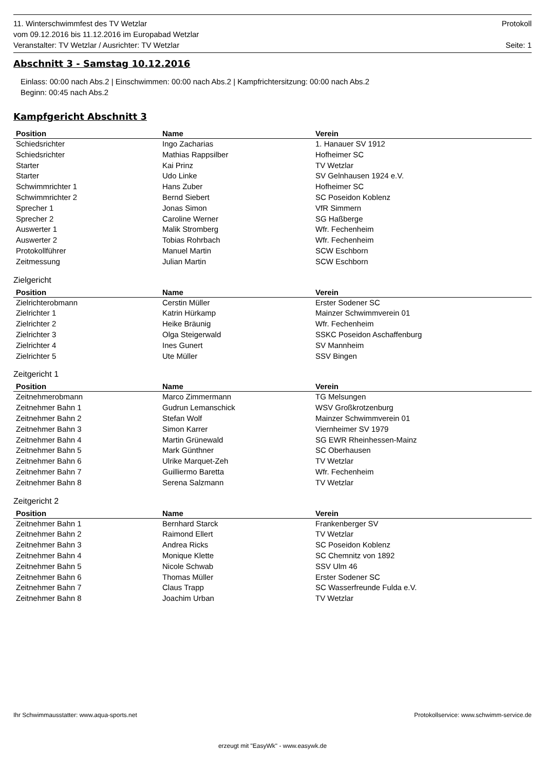11. Winterschwimmfest des TV Wetzlar Protokoll
vom 09.12.2016 bis 11.12.2016 im Europabad Wetzlar
Veranstalter: TV Wetzlar / Ausrichter: TV Wetzlar Seite: 1
Abschnitt 3 - Samstag 10.12.2016
Einlass: 00:00 nach Abs.2 | Einschwimmen: 00:00 nach Abs.2 | Kampfrichtersitzung: 00:00 nach Abs.2
Beginn: 00:45 nach Abs.2
Kampfgericht Abschnitt 3
| Position | Name | Verein |
| --- | --- | --- |
| Schiedsrichter | Ingo Zacharias | 1. Hanauer SV 1912 |
| Schiedsrichter | Mathias Rappsilber | Hofheimer SC |
| Starter | Kai Prinz | TV Wetzlar |
| Starter | Udo Linke | SV Gelnhausen 1924 e.V. |
| Schwimmrichter 1 | Hans Zuber | Hofheimer SC |
| Schwimmrichter 2 | Bernd Siebert | SC Poseidon Koblenz |
| Sprecher 1 | Jonas Simon | VfR Simmern |
| Sprecher 2 | Caroline Werner | SG Haßberge |
| Auswerter 1 | Malik Stromberg | Wfr. Fechenheim |
| Auswerter 2 | Tobias Rohrbach | Wfr. Fechenheim |
| Protokollführer | Manuel Martin | SCW Eschborn |
| Zeitmessung | Julian Martin | SCW Eschborn |
Zielgericht
| Position | Name | Verein |
| --- | --- | --- |
| Zielrichterobmann | Cerstin Müller | Erster Sodener SC |
| Zielrichter 1 | Katrin Hürkamp | Mainzer Schwimmverein 01 |
| Zielrichter 2 | Heike Bräunig | Wfr. Fechenheim |
| Zielrichter 3 | Olga Steigerwald | SSKC Poseidon Aschaffenburg |
| Zielrichter 4 | Ines Gunert | SV Mannheim |
| Zielrichter 5 | Ute Müller | SSV Bingen |
Zeitgericht 1
| Position | Name | Verein |
| --- | --- | --- |
| Zeitnehmerobmann | Marco Zimmermann | TG Melsungen |
| Zeitnehmer Bahn 1 | Gudrun Lemanschick | WSV Großkrotzenburg |
| Zeitnehmer Bahn 2 | Stefan Wolf | Mainzer Schwimmverein 01 |
| Zeitnehmer Bahn 3 | Simon Karrer | Viernheimer SV 1979 |
| Zeitnehmer Bahn 4 | Martin Grünewald | SG EWR Rheinhessen-Mainz |
| Zeitnehmer Bahn 5 | Mark Günthner | SC Oberhausen |
| Zeitnehmer Bahn 6 | Ulrike Marquet-Zeh | TV Wetzlar |
| Zeitnehmer Bahn 7 | Guilliermo Baretta | Wfr. Fechenheim |
| Zeitnehmer Bahn 8 | Serena Salzmann | TV Wetzlar |
Zeitgericht 2
| Position | Name | Verein |
| --- | --- | --- |
| Zeitnehmer Bahn 1 | Bernhard Starck | Frankenberger SV |
| Zeitnehmer Bahn 2 | Raimond Ellert | TV Wetzlar |
| Zeitnehmer Bahn 3 | Andrea Ricks | SC Poseidon Koblenz |
| Zeitnehmer Bahn 4 | Monique Klette | SC Chemnitz von 1892 |
| Zeitnehmer Bahn 5 | Nicole Schwab | SSV Ulm 46 |
| Zeitnehmer Bahn 6 | Thomas Müller | Erster Sodener SC |
| Zeitnehmer Bahn 7 | Claus Trapp | SC Wasserfreunde Fulda e.V. |
| Zeitnehmer Bahn 8 | Joachim Urban | TV Wetzlar |
Ihr Schwimmausstatter: www.aqua-sports.net Protokollservice: www.schwimm-service.de
erzeugt mit "EasyWk" - www.easywk.de